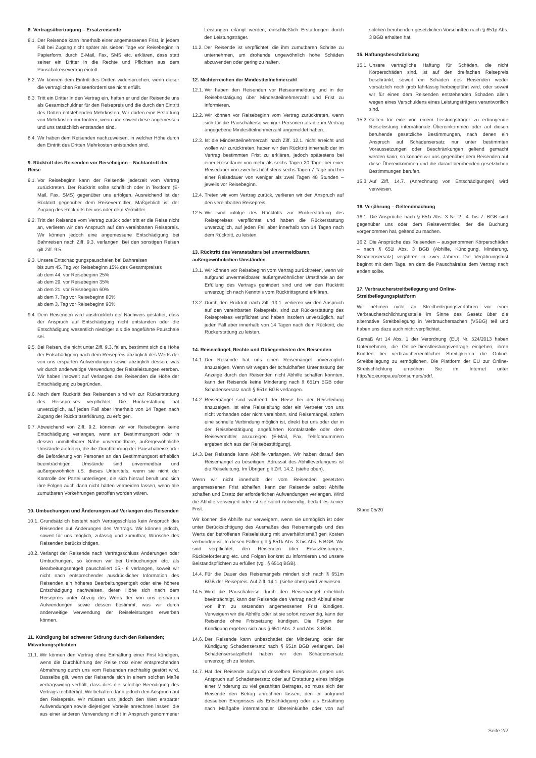8. Vertragsübertragung – Ersatzreisende
8.1. Der Reisende kann innerhalb einer angemessenen Frist, in jedem Fall bei Zugang nicht später als sieben Tage vor Reisebeginn in Papierform, durch E-Mail, Fax, SMS etc. erklären, dass statt seiner ein Dritter in die Rechte und Pflichten aus dem Pauschalreisevertrag eintritt.
8.2. Wir können dem Eintritt des Dritten widersprechen, wenn dieser die vertraglichen Reiseerfordernisse nicht erfüllt.
8.3. Tritt ein Dritter in den Vertrag ein, haften er und der Reisende uns als Gesamtschuldner für den Reisepreis und die durch den Eintritt des Dritten entstehenden Mehrkosten. Wir dürfen eine Erstattung von Mehrkosten nur fordern, wenn und soweit diese angemessen und uns tatsächlich entstanden sind.
8.4. Wir haben dem Reisenden nachzuweisen, in welcher Höhe durch den Eintritt des Dritten Mehrkosten entstanden sind.
9. Rücktritt des Reisenden vor Reisebeginn – Nichtantritt der Reise
9.1. Vor Reisebeginn kann der Reisende jederzeit vom Vertrag zurücktreten. Der Rücktritt sollte schriftlich oder in Textform (E-Mail, Fax, SMS) gegenüber uns erfolgen. Ausreichend ist der Rücktritt gegenüber dem Reisevermittler. Maßgeblich ist der Zugang des Rücktritts bei uns oder dem Vermittler.
9.2. Tritt der Reisende vom Vertrag zurück oder tritt er die Reise nicht an, verlieren wir den Anspruch auf den vereinbarten Reisepreis. Wir können jedoch eine angemessene Entschädigung bei Bahnreisen nach Ziff. 9.3. verlangen. Bei den sonstigen Reisen gilt Ziff. 9.5.
9.3. Unsere Entschädigungspauschalen bei Bahnreisen
bis zum 45. Tag vor Reisebeginn 15% des Gesamtpreises
ab dem 44. vor Reisebeginn 25%
ab dem 29. vor Reisebeginn 35%
ab dem 21. vor Reisebeginn 60%
ab dem 7. Tag vor Reisebeginn 80%
ab dem 3. Tag vor Reisebeginn 90%
9.4. Dem Reisenden wird ausdrücklich der Nachweis gestattet, dass der Anspruch auf Entschädigung nicht entstanden oder die Entschädigung wesentlich niedriger als die angeführte Pauschale sei.
9.5. Bei Reisen, die nicht unter Ziff. 9.3. fallen, bestimmt sich die Höhe der Entschädigung nach dem Reisepreis abzüglich des Werts der von uns ersparten Aufwendungen sowie abzüglich dessen, was wir durch anderweitige Verwendung der Reiseleistungen ererben. Wir haben insoweit auf Verlangen des Reisenden die Höhe der Entschädigung zu begründen.
9.6. Nach dem Rücktritt des Reisenden sind wir zur Rückerstattung des Reisepreises verpflichtet. Die Rückerstattung hat unverzüglich, auf jeden Fall aber innerhalb von 14 Tagen nach Zugang der Rücktrittserklärung, zu erfolgen.
9.7. Abweichend von Ziff. 9.2. können wir vor Reisebeginn keine Entschädigung verlangen, wenn am Bestimmungsort oder in dessen unmittelbarer Nähe unvermeidbare, außergewöhnliche Umstände auftreten, die die Durchführung der Pauschalreise oder die Beförderung von Personen an den Bestimmungsort erheblich beeinträchtigen. Umstände sind unvermeidbar und außergewöhnlich i.S. dieses Untertitels, wenn sie nicht der Kontrolle der Partei unterliegen, die sich hierauf beruft und sich ihre Folgen auch dann nicht hätten vermeiden lassen, wenn alle zumutbaren Vorkehrungen getroffen worden wären.
10. Umbuchungen und Änderungen auf Verlangen des Reisenden
10.1. Grundsätzlich besteht nach Vertragsschluss kein Anspruch des Reisenden auf Änderungen des Vertrags. Wir können jedoch, soweit für uns möglich, zulässig und zumutbar, Wünsche des Reisenden berücksichtigen.
10.2. Verlangt der Reisende nach Vertragsschluss Änderungen oder Umbuchungen, so können wir bei Umbuchungen etc. als Bearbeitungsentgelt pauschaliert 15,- € verlangen, soweit wir nicht nach entsprechender ausdrücklicher Information des Reisenden ein höheres Bearbeitungsentgelt oder eine höhere Entschädigung nachweisen, deren Höhe sich nach dem Reisepreis unter Abzug des Werts der von uns ersparten Aufwendungen sowie dessen bestimmt, was wir durch anderweitige Verwendung der Reiseleistungen erwerben können.
11. Kündigung bei schwerer Störung durch den Reisenden; Mitwirkungspflichten
11.1. Wir können den Vertrag ohne Einhaltung einer Frist kündigen, wenn die Durchführung der Reise trotz einer entsprechenden Abmahnung durch uns vom Reisenden nachhaltig gestört wird. Dasselbe gilt, wenn der Reisende sich in einem solchen Maße vertragswidrig verhält, dass dies die sofortige Beendigung des Vertrags rechtfertigt. Wir behalten dann jedoch den Anspruch auf den Reisepreis. Wir müssen uns jedoch den Wert ersparter Aufwendungen sowie diejenigen Vorteile anrechnen lassen, die aus einer anderen Verwendung nicht in Anspruch genommener Leistungen erlangt werden, einschließlich Erstattungen durch den Leistungsträger.
11.2. Der Reisende ist verpflichtet, die ihm zumutbaren Schritte zu unternehmen, um drohende ungewöhnlich hohe Schäden abzuwenden oder gering zu halten.
12. Nichterreichen der Mindestteilnehmerzahl
12.1. Wir haben den Reisenden vor Reiseanmeldung und in der Reisebestätigung über Mindestteilnehmerzahl und Frist zu informieren.
12.2. Wir können vor Reisebeginn vom Vertrag zurücktreten, wenn sich für die Pauschalreise weniger Personen als die im Vertrag angegebene Mindestteilnehmerzahl angemeldet haben.
12.3. Ist die Mindestteilnehmerzahl nach Ziff. 12.1. nicht erreicht und wollen wir zurücktreten, haben wir den Rücktritt innerhalb der im Vertrag bestimmten Frist zu erklären, jedoch spätestens bei einer Reisedauer von mehr als sechs Tagen 20 Tage, bei einer Reisedauer von zwei bis höchstens sechs Tagen 7 Tage und bei einer Reisedauer von weniger als zwei Tagen 48 Stunden – jeweils vor Reisebeginn.
12.4. Treten wir vom Vertrag zurück, verlieren wir den Anspruch auf den vereinbarten Reisepreis.
12.5. Wir sind infolge des Rücktritts zur Rückerstattung des Reisepreises verpflichtet und haben die Rückerstattung unverzüglich, auf jeden Fall aber innerhalb von 14 Tagen nach dem Rücktritt, zu leisten.
13. Rücktritt des Veranstalters bei unvermeidbaren, außergewöhnlichen Umständen
13.1. Wir können vor Reisebeginn vom Vertrag zurücktreten, wenn wir aufgrund unvermeidbarer, außergewöhnlicher Umstände an der Erfüllung des Vertrags gehindert sind und wir den Rücktritt unverzüglich nach Kenntnis vom Rücktrittsgrund erklären.
13.2. Durch den Rücktritt nach Ziff. 13.1. verlieren wir den Anspruch auf den vereinbarten Reisepreis, sind zur Rückerstattung des Reisepreises verpflichtet und haben insofern unverzüglich, auf jeden Fall aber innerhalb von 14 Tagen nach dem Rücktritt, die Rückerstattung zu leisten.
14. Reisemängel, Rechte und Obliegenheiten des Reisenden
14.1. Der Reisende hat uns einen Reisemangel unverzüglich anzuzeigen. Wenn wir wegen der schuldhaften Unterlassung der Anzeige durch den Reisenden nicht Abhilfe schaffen konnten, kann der Reisende keine Minderung nach § 651m BGB oder Schadensersatz nach § 651n BGB verlangen.
14.2. Reisemängel sind während der Reise bei der Reiseleitung anzuzeigen. Ist eine Reiseleitung oder ein Vertreter von uns nicht vorhanden oder nicht vereinbart, sind Reisemängel, sofern eine schnelle Verbindung möglich ist, direkt bei uns oder der in der Reisebestätigung angeführten Kontaktstelle oder dem Reisevermittler anzuzeigen (E-Mail, Fax, Telefonnummern ergeben sich aus der Reisebestätigung).
14.3. Der Reisende kann Abhilfe verlangen. Wir haben darauf den Reisemangel zu beseitigen. Adressat des Abhilfeverlangens ist die Reiseleitung. Im Übrigen gilt Ziff. 14.2. (siehe oben).
Wenn wir nicht innerhalb der vom Reisenden gesetzten angemessenen Frist abhelfen, kann der Reisende selbst Abhilfe schaffen und Ersatz der erforderlichen Aufwendungen verlangen. Wird die Abhilfe verweigert oder ist sie sofort notwendig, bedarf es keiner Frist.
Wir können die Abhilfe nur verweigern, wenn sie unmöglich ist oder unter Berücksichtigung des Ausmaßes des Reisemangels und des Werts der betroffenen Reiseleistung mit unverhältnismäßigen Kosten verbunden ist. In diesen Fällen gilt § 651k Abs. 3 bis Abs. 5 BGB. Wir sind verpflichtet, den Reisenden über Ersatzleistungen, Rückbeförderung etc. und Folgen konkret zu informieren und unsere Beistandspflichten zu erfüllen (vgl. § 651q BGB).
14.4. Für die Dauer des Reisemangels mindert sich nach § 651m BGB der Reisepreis. Auf Ziff. 14.1. (siehe oben) wird verwiesen.
14.5. Wird die Pauschalreise durch den Reisemangel erheblich beeinträchtigt, kann der Reisende den Vertrag nach Ablauf einer von ihm zu setzenden angemessenen Frist kündigen. Verweigern wir die Abhilfe oder ist sie sofort notwendig, kann der Reisende ohne Fristsetzung kündigen. Die Folgen der Kündigung ergeben sich aus § 651l Abs. 2 und Abs. 3 BGB.
14.6. Der Reisende kann unbeschadet der Minderung oder der Kündigung Schadensersatz nach § 651n BGB verlangen. Bei Schadensersatzpflicht haben wir den Schadensersatz unverzüglich zu leisten.
14.7. Hat der Reisende aufgrund desselben Ereignisses gegen uns Anspruch auf Schadensersatz oder auf Erstattung eines infolge einer Minderung zu viel gezahlten Betrages, so muss sich der Reisende den Betrag anrechnen lassen, den er aufgrund desselben Ereignisses als Entschädigung oder als Erstattung nach Maßgabe internationaler Übereinkünfte oder von auf solchen beruhenden gesetzlichen Vorschriften nach § 651p Abs. 3 BGB erhalten hat.
15. Haftungsbeschränkung
15.1. Unsere vertragliche Haftung für Schäden, die nicht Körperschäden sind, ist auf den dreifachen Reisepreis beschränkt, soweit ein Schaden des Reisenden weder vorsätzlich noch grob fahrlässig herbeigeführt wird, oder soweit wir für einen dem Reisenden entstehenden Schaden allein wegen eines Verschuldens eines Leistungsträgers verantwortlich sind.
15.2. Gelten für eine von einem Leistungsträger zu erbringende Reiseleistung internationale Übereinkommen oder auf diesen beruhende gesetzliche Bestimmungen, nach denen ein Anspruch auf Schadensersatz nur unter bestimmten Voraussetzungen oder Beschränkungen geltend gemacht werden kann, so können wir uns gegenüber dem Reisenden auf diese Übereinkommen und die darauf beruhenden gesetzlichen Bestimmungen berufen.
15.3. Auf Ziff. 14.7. (Anrechnung von Entschädigungen) wird verwiesen.
16. Verjährung – Geltendmachung
16.1. Die Ansprüche nach § 651i Abs. 3 Nr. 2., 4. bis 7. BGB sind gegenüber uns oder dem Reisevermittler, der die Buchung vorgenommen hat, geltend zu machen.
16.2. Die Ansprüche des Reisenden – ausgenommen Körperschäden – nach § 651i Abs. 3 BGB (Abhilfe, Kündigung, Minderung, Schadensersatz) verjähren in zwei Jahren. Die Verjährungsfrist beginnt mit dem Tage, an dem die Pauschalreise dem Vertrag nach enden sollte.
17. Verbraucherstreitbeilegung und Online-Streitbeilegungsplattform
Wir nehmen nicht an Streitbeilegungsverfahren vor einer Verbraucherschlichtungsstelle im Sinne des Gesetz über die alternative Streitbeilegung in Verbrauchersachen (VSBG) teil und haben uns dazu auch nicht verpflichtet.
Gemäß Art 14 Abs. 1 der Verordnung (EU) Nr. 524/2013 haben Unternehmen, die Online-Dienstleistungsverträge eingehen, ihren Kunden bei verbraucherrechtlicher Streitigkeiten die Online-Streitbeilegung zu ermöglichen. Die Plattform der EU zur Online-Streitschlichtung erreichen Sie im Internet unter http://ec.europa.eu/consumers/odr/.
Stand 05/20
Seite 2/2